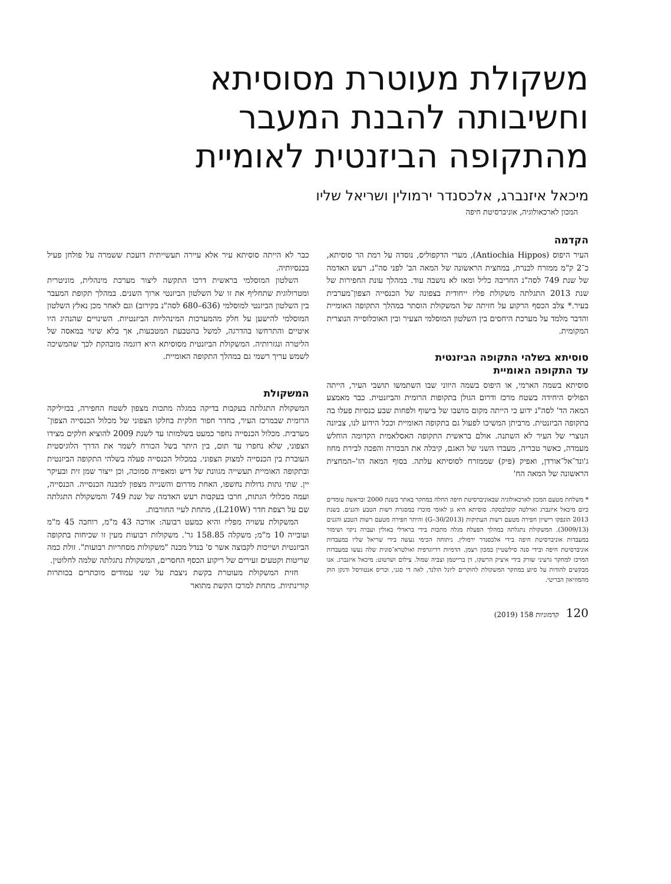משקולת מעוטרת מסוסיתא
וחשיבותה להבנת המעבר
מהתקופה הביזנטית לאומיית
מיכאל איזנברג, אלכסנדר ירמולין ושריאל שליו
המכון לארכאולוגיה, אוניברסיטת חיפה
הקדמה
העיר היפוס (Antiochia Hippos), מערי הדקפוליס, נוסדה על רמת הר סוסיתא, כ־2 ק"מ ממזרח לכנרת, במחצית הראשונה של המאה הב' לפני סה"נ. רעש האדמה של שנת 749 לסה"נ החריבהּ כליל ומאז לא נושבה עוד. במהלך עונת החפירות של שנת 2013 התגלתה משקולת פליז ייחודית בצפונה של הכנסייה הצפון־מערבית בעיר.* צלב הכסף הרקוע על חזיתה של המשקולת הוסתר במהלך התקופה האומיית והדבר מלמד על מערכת היחסים בין השלטון המוסלמי הצעיר ובין האוכלוסייה הנוצרית המקומית.
סוסיתא בשלהי התקופה הביזנטית
עד התקופה האומיית
סוסיתא בשמה הארמי, או היפוס בשמה היווני שבו השתמשו תושבי העיר, הייתה הפוליס היחידה בשטח מרכז ודרום הגולן בתקופות הרומית והביזנטית. כבר מאמצע המאה הד' לסה"נ ידוע כי הייתה מקום מושבו של בישוף ולפחות שבע כנסיות פעלו בה בתקופה הביזנטית. מרביתן המשיכו לפעול גם בתקופה האומיית וככל הידוע לנו, צביונה הנוצרי של העיר לא השתנה. אולם בראשית התקופה האסלאמית הקדומה הוחלש מעמדה, כאשר טבריה, מעברו השני של האגם, קיבלה את הבכורה והפכה לבירת מחוז ג'ונד־אל־אורדן, ואפיק (פיק) שממזרח לסוסיתא עלתה. בסוף המאה הז'–המחצית הראשונה של המאה הח'
* משלחת מטעם המכון לארכאולוגיה שבאוניברסיטת חיפה החלה במחקר באתר בשנת 2000 ובראשה עומדים כיום מיכאל איזנברג וארלטה קובלבסקה. סוסיתא היא גן לאומי מוכרז במסגרת רשות הטבע והגנים. בשנת 2013 הונפקו רישיון חפירה מטעם רשות העתיקות (G–30/2013) והיתר חפירה מטעם רשות הטבע והגנים (3009/13). המשקולת נתגלתה במהלך הפעלת מגלה מתכות בידי בראדלי באולין ועברה ניקוי ושימור במעבדות אוניברסיטת חיפה בידי אלכסנדר ירמולין. ניתוחה הכימי נעשה בידי שריאל שליו במעבדות אוניברסיטת חיפה ובידי סנה סילשטיין במכון ויצמן. הדמיות רדיוגרפית ואולטרא־סונית שלה נעשו במעבדות המרכז למחקר גרעיני שורק בידי איציק הרשקו, דן ברייטמן וצביה שמול. צילום ושרטוט: מיכאל איזנברג. אנו מבקשים להודות על סיוע במחקר המשקולת לחוקרים ליונל הולנד, לאה די סגני, וכריס אנטוויסל ודנקן הוק מהמוזיאון הבריטי.
120 קדמוניות 158 (2019)
כבר לא הייתה סוסיתא עיר אלא עיירה תעשייתית דועכת ששמרה על פולחן פעיל בכנסיותיה.
השלטון המוסלמי בראשית דרכו התקשה ליצור מערכת מינהלית, מוניטרית ומטרולוגית שתחליף את זו של השלטון הביזנטי ארוך השנים. במהלך תקופת המעבר בין השלטון הביזנטי למוסלמי (636–680 לסה"נ בקירוב) וגם לאחר מכן נאלץ השלטון המוסלמי להישען על חלק מהמערכות המינהליות הביזנטיות. השינויים שהנהיג היו איטיים והתרחשו בהדרגה, למשל בהטבעת המטבעות, אך בלא שינוי במאסה של הליטרה ונגזרותיה. המשקולת הביזנטית מסוסיתא היא דוגמה מובהקת לכך שהמשיכה לשמש עריך רשמי גם במהלך התקופה האומיית.
המשקולת
המשקולת התגלתה בעקבות בדיקה במגלה מתכות מצפון לשטח החפירה, בבזיליקה הרומית שבמרכז העיר, בחדר חפור חלקית בחלקו הצפוני של מכלול הכנסייה הצפון־מערבית. מכלול הכנסייה נחפר כמעט בשלמותו עד לשנת 2009 להוציא חלקים מצידו הצפוני, שלא נחפרו עד תום, בין היתר בשל הכורח לשמר את הדרך הלוגיסטית העוברת בין הכנסייה למצוק הצפוני. במכלול הכנסייה פעלה בשלהי התקופה הביזנטית ובתקופה האומיית תעשייה מגוונת של דיש ומאפייה סמוכה, וכן ייצור שמן זית ובעיקר יין. שתי גתות גדולות נחשפו, האחת מדרום והשנייה מצפון למבנה הכנסייה. הכנסייה, ועמה מכלולי הגתות, חרבו בעקבות רעש האדמה של שנת 749 והמשקולת התגלתה שם על רצפת חדר (L210W), מתחת לעיי החורבות.
המשקולת עשויה מפליז והיא כמעט רבועה: אורכה 43 מ"מ, רוחבה 45 מ"מ ועובייה 10 מ"מ; משקלה 158.85 גר'. משקולות רבועות מעין זו שכיחות בתקופה הביזנטית ושייכות לקבוצה אשר ס' בנדל מכנה "משקולות מסחריות רבועות". זולת כמה שריטות וקטעים זעירים של ריקוע הכסף החסרים, המשקולת נתגלתה שלמה לחלוטין.
חזית המשקולת מעוטרת בקשת ניצבת על שני עמודים מוכתרים בכותרות קורינתיות. מתחת למרכז הקשת מתואר